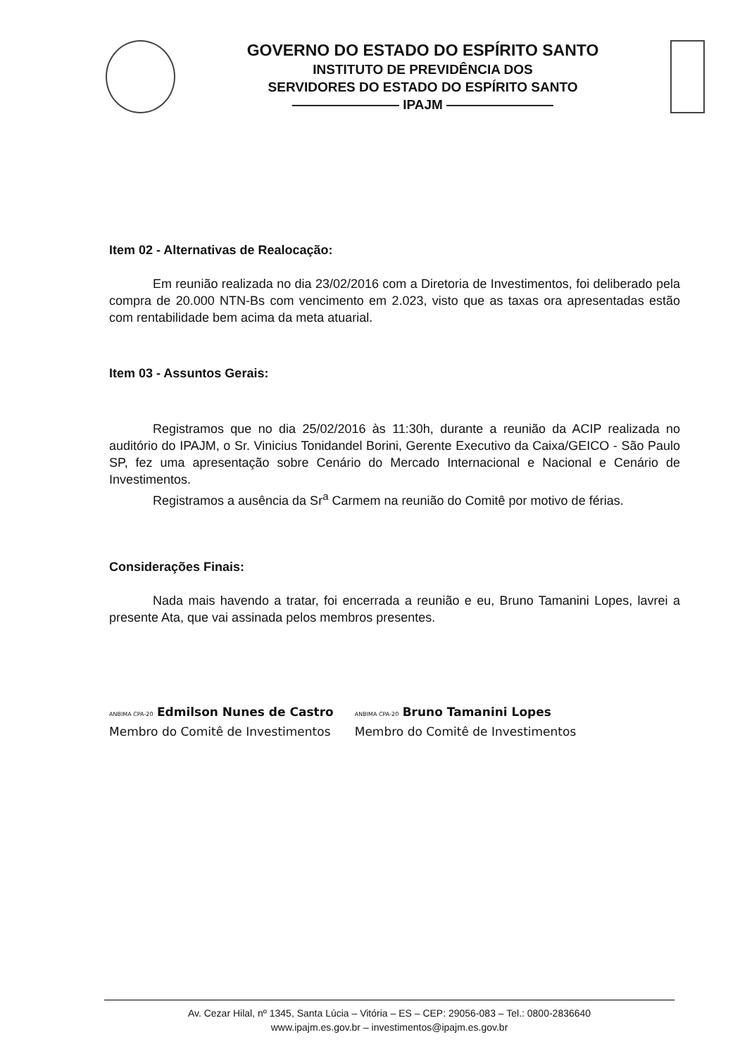GOVERNO DO ESTADO DO ESPÍRITO SANTO
INSTITUTO DE PREVIDÊNCIA DOS
SERVIDORES DO ESTADO DO ESPÍRITO SANTO
———————— IPAJM ————————
Item 02 - Alternativas de Realocação:
Em reunião realizada no dia 23/02/2016 com a Diretoria de Investimentos, foi deliberado pela compra de 20.000 NTN-Bs com vencimento em 2.023, visto que as taxas ora apresentadas estão com rentabilidade bem acima da meta atuarial.
Item 03 - Assuntos Gerais:
Registramos que no dia 25/02/2016 às 11:30h, durante a reunião da ACIP realizada no auditório do IPAJM, o Sr. Vinicius Tonidandel Borini, Gerente Executivo da Caixa/GEICO - São Paulo SP, fez uma apresentação sobre Cenário do Mercado Internacional e Nacional e Cenário de Investimentos.
Registramos a ausência da Sr<sup>a</sup> Carmem na reunião do Comitê por motivo de férias.
Considerações Finais:
Nada mais havendo a tratar, foi encerrada a reunião e eu, Bruno Tamanini Lopes, lavrei a presente Ata, que vai assinada pelos membros presentes.
ANBIMA CPA-20 Edmilson Nunes de Castro
Membro do Comitê de Investimentos
ANBIMA CPA-20 Bruno Tamanini Lopes
Membro do Comitê de Investimentos
Av. Cezar Hilal, nº 1345, Santa Lúcia – Vitória – ES – CEP: 29056-083 – Tel.: 0800-2836640
www.ipajm.es.gov.br – investimentos@ipajm.es.gov.br